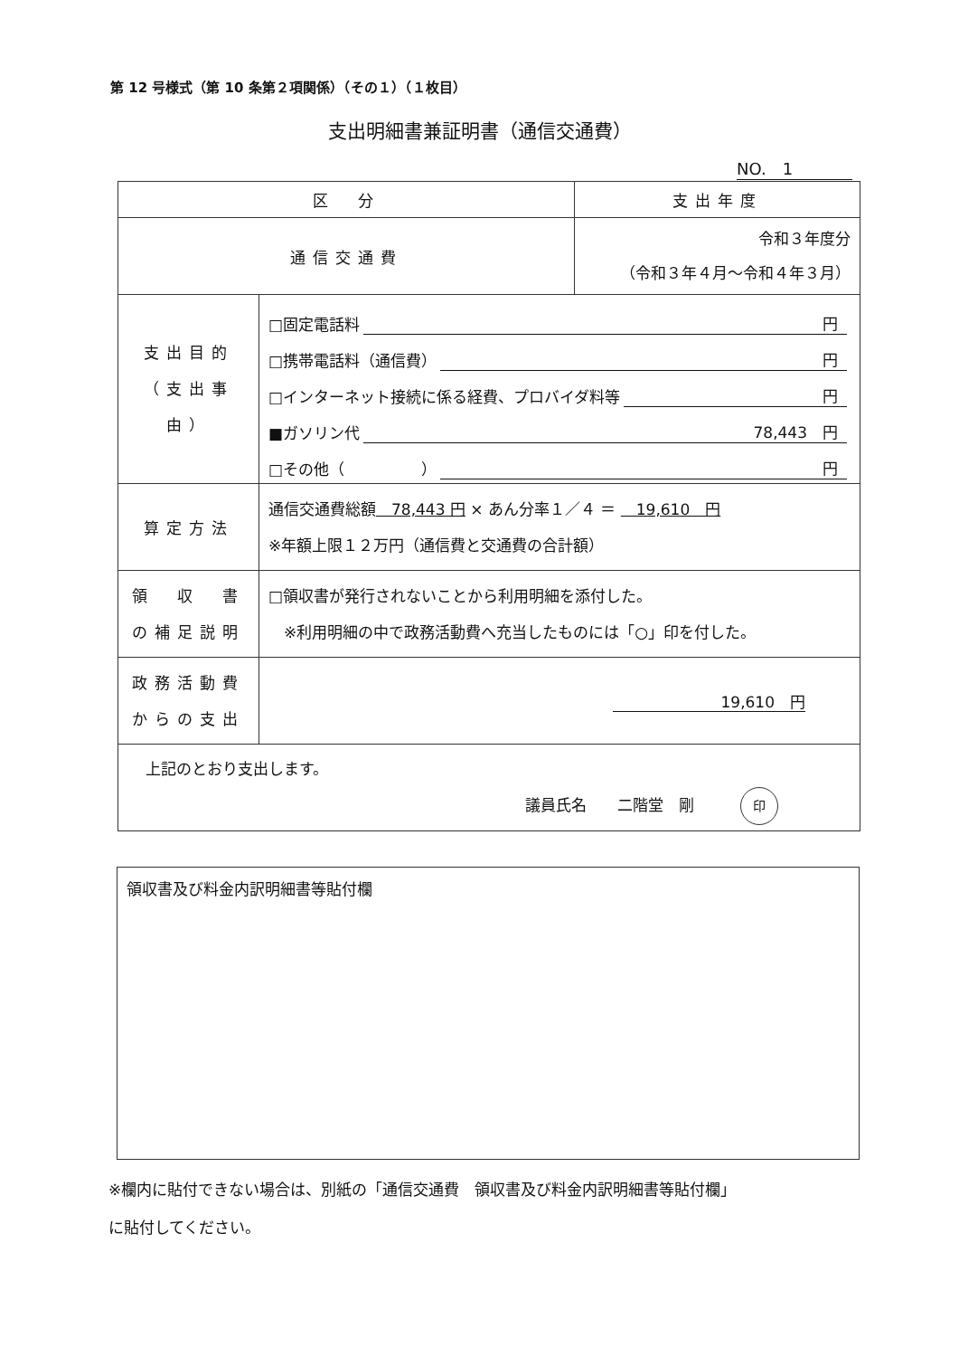第 12 号様式（第 10 条第２項関係）（その１）（１枚目）
支出明細書兼証明書（通信交通費）
NO.　1
| 区 分 | | 支出年度 |
| 通信交通費 | | 令和３年度分 （令和３年４月～令和４年３月） |
| 支出目的 （支出事由） | □固定電話料 円 □携帯電話料（通信費） 円 □インターネット接続に係る経費、プロバイダ料等 円 ■ガソリン代 78,443 円 □その他（ ） 円 | |
| 算定方法 | 通信交通費総額 78,443 円 × あん分率１／４ ＝ 19,610 円 ※年額上限１２万円（通信費と交通費の合計額） | |
| 領 収 書 の補足説明 | □領収書が発行されないことから利用明細を添付した。 ※利用明細の中で政務活動費へ充当したものには「○」印を付した。 | |
| 政務活動費 からの支出 | 19,610 円 | |
| 上記のとおり支出します。 議員氏名 二階堂 剛 印 | | |
領収書及び料金内訳明細書等貼付欄
※欄内に貼付できない場合は、別紙の「通信交通費　領収書及び料金内訳明細書等貼付欄」
に貼付してください。